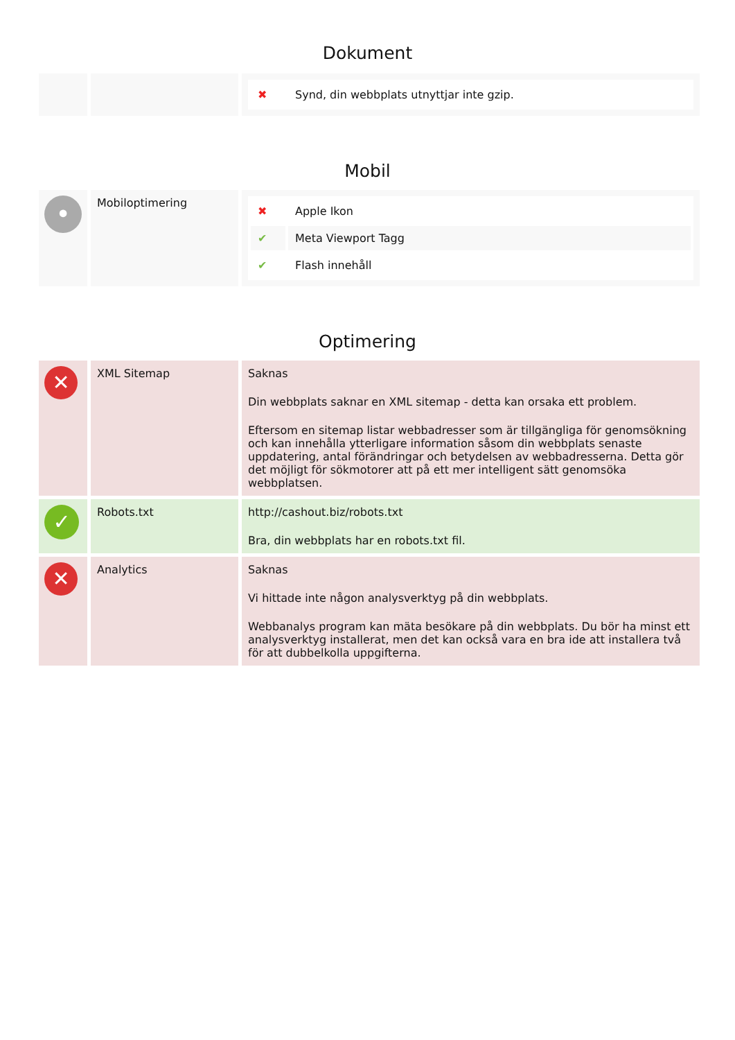Dokument
| | | / ✖ / Synd, din webbplats utnyttjar inte gzip. / |
Mobil
| • | Mobiloptimering | / ✖ / Apple Ikon / / ✔ / Meta Viewport Tagg / / ✔ / Flash innehåll / |
Optimering
| ✕ | XML Sitemap | Saknas Din webbplats saknar en XML sitemap - detta kan orsaka ett problem. Eftersom en sitemap listar webbadresser som är tillgängliga för genomsökning och kan innehålla ytterligare information såsom din webbplats senaste uppdatering, antal förändringar och betydelsen av webbadresserna. Detta gör det möjligt för sökmotorer att på ett mer intelligent sätt genomsöka webbplatsen. |
| ✓ | Robots.txt | http://cashout.biz/robots.txt Bra, din webbplats har en robots.txt fil. |
| ✕ | Analytics | Saknas Vi hittade inte någon analysverktyg på din webbplats. Webbanalys program kan mäta besökare på din webbplats. Du bör ha minst ett analysverktyg installerat, men det kan också vara en bra ide att installera två för att dubbelkolla uppgifterna. |